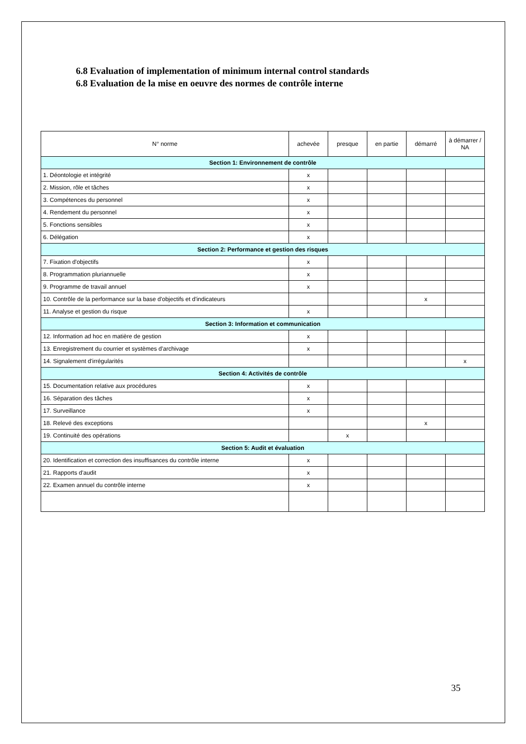6.8 Evaluation of implementation of minimum internal control standards
6.8 Evaluation de la mise en oeuvre des normes de contrôle interne
| N° norme | achevée | presque | en partie | démarré | à démarrer / NA |
| --- | --- | --- | --- | --- | --- |
| Section 1: Environnement de contrôle | | | | | |
| 1. Déontologie et intégrité | x | | | | |
| 2. Mission, rôle et tâches | x | | | | |
| 3. Compétences du personnel | x | | | | |
| 4. Rendement du personnel | x | | | | |
| 5. Fonctions sensibles | x | | | | |
| 6. Délégation | x | | | | |
| Section 2: Performance et gestion des risques | | | | | |
| 7. Fixation d'objectifs | x | | | | |
| 8. Programmation pluriannuelle | x | | | | |
| 9. Programme de travail annuel | x | | | | |
| 10. Contrôle de la performance sur la base d'objectifs et d'indicateurs | | | | x | |
| 11. Analyse et gestion du risque | x | | | | |
| Section 3: Information et communication | | | | | |
| 12. Information ad hoc en matière de gestion | x | | | | |
| 13. Enregistrement du courrier et systèmes d'archivage | x | | | | |
| 14. Signalement d'irrégularités | | | | | x |
| Section 4: Activités de contrôle | | | | | |
| 15. Documentation relative aux procédures | x | | | | |
| 16. Séparation des tâches | x | | | | |
| 17. Surveillance | x | | | | |
| 18. Relevé des exceptions | | | | x | |
| 19. Continuité des opérations | | x | | | |
| Section 5: Audit et évaluation | | | | | |
| 20. Identification et correction des insuffisances du contrôle interne | x | | | | |
| 21. Rapports d'audit | x | | | | |
| 22. Examen annuel du contrôle interne | x | | | | |
35